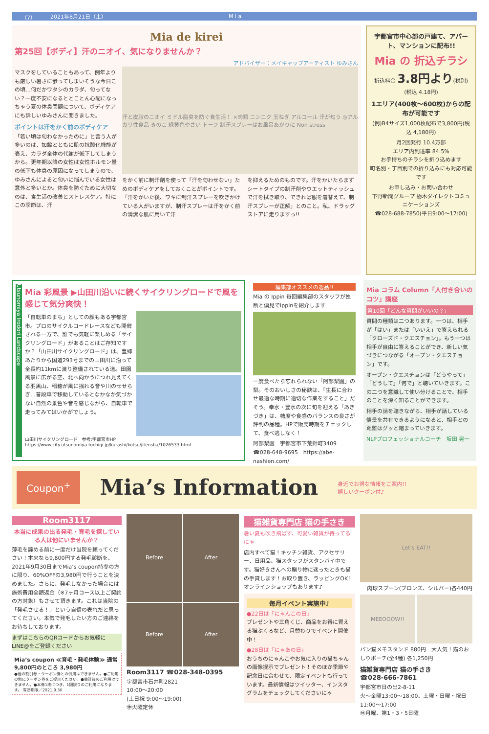（7） 2021年8月21日（土） M i a
Mia de kirei
第25回【ボディ】汗のニオイ、気になりませんか？
アドバイザー：メイキャップアーティスト ゆみさん
マスクをしていることもあって、例年よりも厳しい暑さに参ってしまいそうな今日この頃…何だかワタシのカラダ、匂ってない？一度不安になるととことん心配になっちゃう夏の体臭問題について、ボディケアにも詳しいゆみさんに聞きました。
ポイントは汗をかく前のボディケア
「若い頃は匂わなかったのに」と言う人が多いのは、加齢とともに肌の抗酸化機能が衰え、カラダ全体の代謝が低下してしまうから。更年期以降の女性は女性ホルモン量の低下も体臭の原因になってしまうので、ゆみさんによると匂いに悩んでいる女性は意外と多いとか。体臭を防ぐために大切なのは、食生活の改善とストレスケア。特にこの季節は、汗
汗と皮脂のニオイ ミドル脂臭を防ぐ食生活！ ×肉類 ニンニク 玉ねぎ アルコール 汗が匂う ◎アルカリ性食品 きのこ 緑黄色やさい トーフ 制汗スプレーはお風呂あがりに Non stress
をかく前に制汗剤を使って「汗を匂わせない」ためのボディケアをしておくことがポイントです。「汗をかいた後、ワキに制汗スプレーを吹きかけている人がいますが、制汗スプレーは汗をかく前の清潔な肌に用いて汗
を抑えるためのものです。汗をかいたらまずシートタイプの制汗剤やウエットティッシュで汗を拭き取り、できれば服を着替えて、制汗スプレーが正解」とのこと。私、ドラッグストアに走りますっ!!
宇都宮市中心部の戸建て、アパート、マンションに配布!!
Mia の 折込チラシ
折込料金 3.8円より(税別)
(税込 4.18円)
1エリア(400枚〜600枚)からの配布が可能です
(例)B4サイズ1,000枚配布で3,800円(税込 4,180円)
月2回発行 10.4万部
エリア内到達率 84.5%
お手持ちのチラシを折り込めます
町名別・丁目別での折り込みにも対応可能です
お申し込み・お問い合わせ
下野新聞グループ 栃木ダイレクトコミュニケーションズ
☎028-688-7850(平日9:00〜17:00)
Utsunomiya Irodori Landscape
Mia 彩風景 ▶山田川沿いに続くサイクリングロードで風を感じて気分爽快！
「自転車のまち」としての顔もある宇都宮市。プロのサイクルロードレースなども開催される一方で、誰でも気軽に楽しめる「サイクリングロード」があることはご存知ですか？「山田川サイクリングロード」は、豊郷あたりから国道293号までの山田川に沿って全長約11kmに渡り整備されている道。田園風景に広がる空、北へ向かうにつれ見えてくる羽黒山、稲穂が風に揺れる音や川のせせらぎ…普段車で移動しているとなかなか気づかない自然の景色や音を感じながら、自転車で走ってみてはいかがでしょう。
山田川サイクリングロード　参考:宇都宮市HP https://www.city.utsunomiya.tochigi.jp/kurashi/kotsu/jitensha/1026533.html
編集部オススメの逸品!!
Mia の Ippin 毎回編集部のスタッフが独断と偏見でIppinを紹介します
一度食べたら忘れられない「阿部梨園」の梨。そのおいしさの秘訣は、「生長に合わせ最適な時期に適切な作業をすること」だそう。幸水・豊水の次に旬を迎える「あきづき」は、糖度や食感のバランスの良さが評判の品種。HPで販売時期をチェックして、食べ逃しなく！
阿部梨園　宇都宮市下荒針町3409
☎028-648-9695　https://abe-nashien.com/
Mia コラム Column「人付き合いのコツ」講座
第10回「どんな質問がいいの？」
質問の種類は二つあります。一つは、相手が「はい」または「いいえ」で答えられる「クローズド・クエスチョン」。もう一つは相手が自由に答えることができ、新しい気づきにつながる「オープン・クエスチョン」です。
オープン・クエスチョンは「どうやって」「どうして」「何で」と聴いていきます。この二つを意識して使い分けることで、相手のことを深く知ることができます。
相手の話を聴きながら、相手が話している情景を共有できるようになると、相手との距離はグッと縮まっていきます。
NLPプロフェッショナルコーチ　坂田 晃一
Coupon<sup>+</sup>
Mia’s Information
身近でお得な情報をご案内!!
嬉しいクーポン付♪
Room3117
本当に成果の出る発毛・育毛を探している人は他にいませんか？
薄毛を諦める前に一度だけ当院を頼ってください！本来なら9,800円する発毛診断を、2021年9月30日までMia’s coupon持参の方に限り、60%OFFの3,980円で行うことを決めました。さらに、発毛しなかった場合には施術費用全額返金（※7ヶ月コース以上ご契約の方対象）もさせて頂きます。これは当院の「発毛させる！」という自信の表れだと思ってください。本気で発毛したい方のご連絡をお待ちしております。
まずはこちらのQRコードからお気軽にLINE@をご登録ください
Mia’s coupon ≪育毛・発毛体験≫ 通常 9,800円のところ 3,980円
●他の割引券・クーポン券との併用はできません。●ご利用の際にクーポン券をご提示ください。●会計後のご利用はできません。●本券1枚につき、1回限りのご利用になります。 有効期限／2021.9.30
Before
After
Before
After
Room3117 ☎028-348-0395
宇都宮市石井町2821
10:00〜20:00
(土日祝 9:00〜19:00)
㊡火曜定休
猫雑貨専門店 猫の手さき
暑い夏も吹き飛ばす、可愛い雑貨が待ってるにゃ
店内すべて猫！キッチン雑貨、アクセサリー、日用品、猫スタッフがスタンバイ中です。猫好きさんへの贈り物に迷ったときも猫の手貸します！お取り置き、ラッピングOK！オンラインショップもあります♪
毎月イベント実施中♪
●22日は「にゃんこの日」
プレゼントや三角くじ、商品をお得に買える猫ぶくろなど、月替わりでイベント開催中！
●28日は「にゃあの日」
おうちのにゃんこやお気に入りの猫ちゃんの画像提示でプレゼント！そのほか季節や記念日に合わせて、限定イベントも行っています。最新情報はツイッター、インスタグラムをチェックしてくださいにゃ
Let’s EAT!!
肉球スプーン(ブロンズ、シルバー)各440円
MEEOOOW!!
パン猫メモスタンド 880円　大人気！猫のおしりポーチ(全4種) 各1,250円
猫雑貨専門店 猫の手さき
☎028-666-7861
宇都宮市日の出2-8-11
火〜金曜13:00〜18:00、土曜・日曜・祝日11:00〜17:00
㊡月曜、第1・3・5日曜